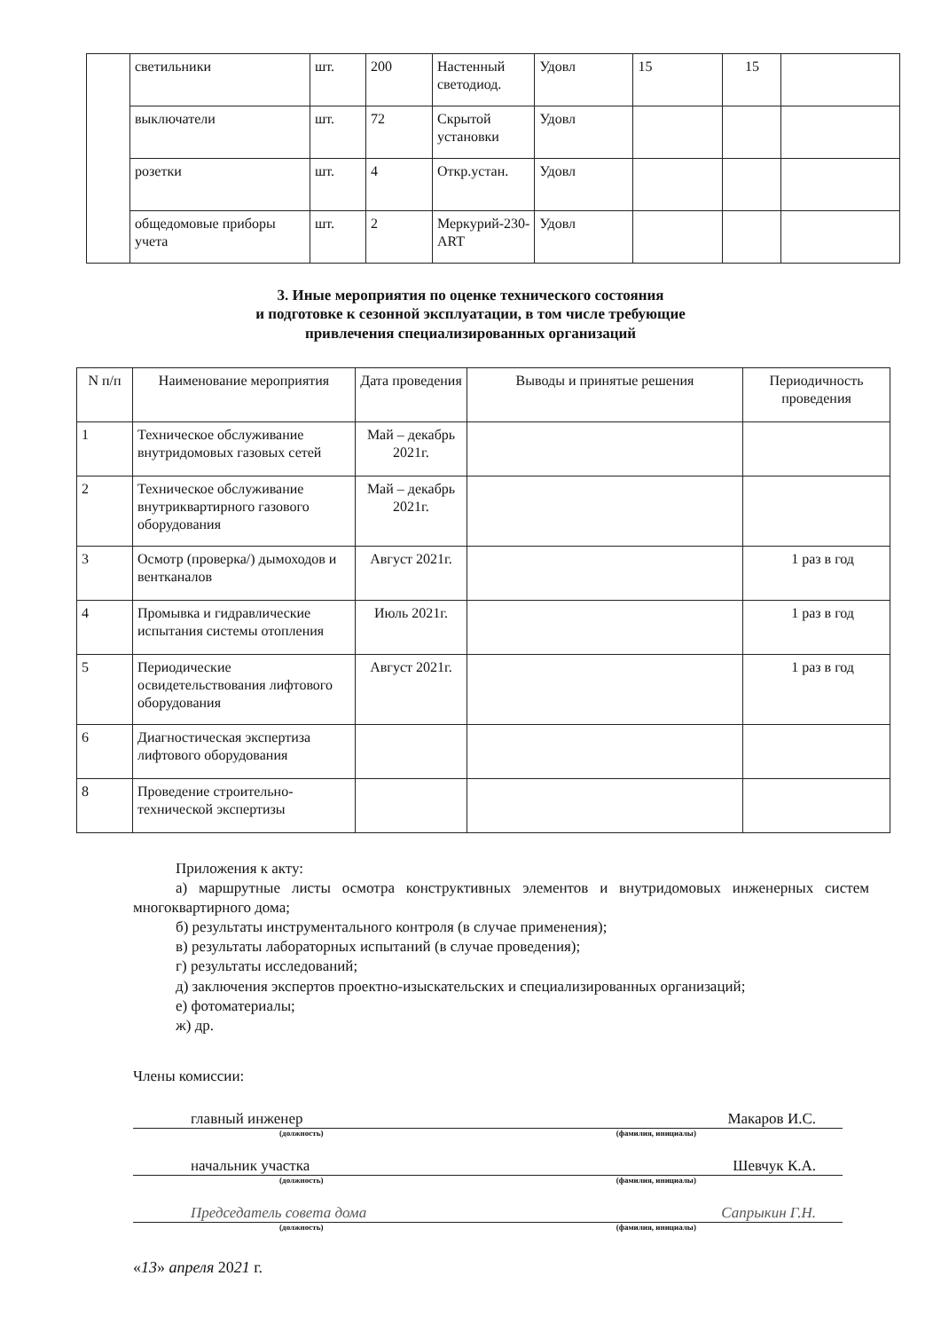| | светильники | шт. | 200 | Настенный светодиод. | Удовл | 15 | 15 | |
| | выключатели | шт. | 72 | Скрытой установки | Удовл | | | |
| | розетки | шт. | 4 | Откр.устан. | Удовл | | | |
| | общедомовые приборы учета | шт. | 2 | Меркурий-230-ART | Удовл | | | |
3. Иные мероприятия по оценке технического состояния
и подготовке к сезонной эксплуатации, в том числе требующие
привлечения специализированных организаций
| N п/п | Наименование мероприятия | Дата проведения | Выводы и принятые решения | Периодичность проведения |
| --- | --- | --- | --- | --- |
| 1 | Техническое обслуживание внутридомовых газовых сетей | Май – декабрь 2021г. | | |
| 2 | Техническое обслуживание внутриквартирного газового оборудования | Май – декабрь 2021г. | | |
| 3 | Осмотр (проверка/) дымоходов и вентканалов | Август 2021г. | | 1 раз в год |
| 4 | Промывка и гидравлические испытания системы отопления | Июль 2021г. | | 1 раз в год |
| 5 | Периодические освидетельствования лифтового оборудования | Август 2021г. | | 1 раз в год |
| 6 | Диагностическая экспертиза лифтового оборудования | | | |
| 8 | Проведение строительно-технической экспертизы | | | |
Приложения к акту:
а) маршрутные листы осмотра конструктивных элементов и внутридомовых инженерных систем многоквартирного дома;
б) результаты инструментального контроля (в случае применения);
в) результаты лабораторных испытаний (в случае проведения);
г) результаты исследований;
д) заключения экспертов проектно-изыскательских и специализированных организаций;
е) фотоматериалы;
ж) др.
Члены комиссии:
главный инженер Макаров И.С.
(должность) (фамилия, инициалы)
начальник участка Шевчук К.А.
(должность) (фамилия, инициалы)
Председатель совета дома Сапрыкин Г.Н.
(должность) (фамилия, инициалы)
«13» апреля 2021 г.